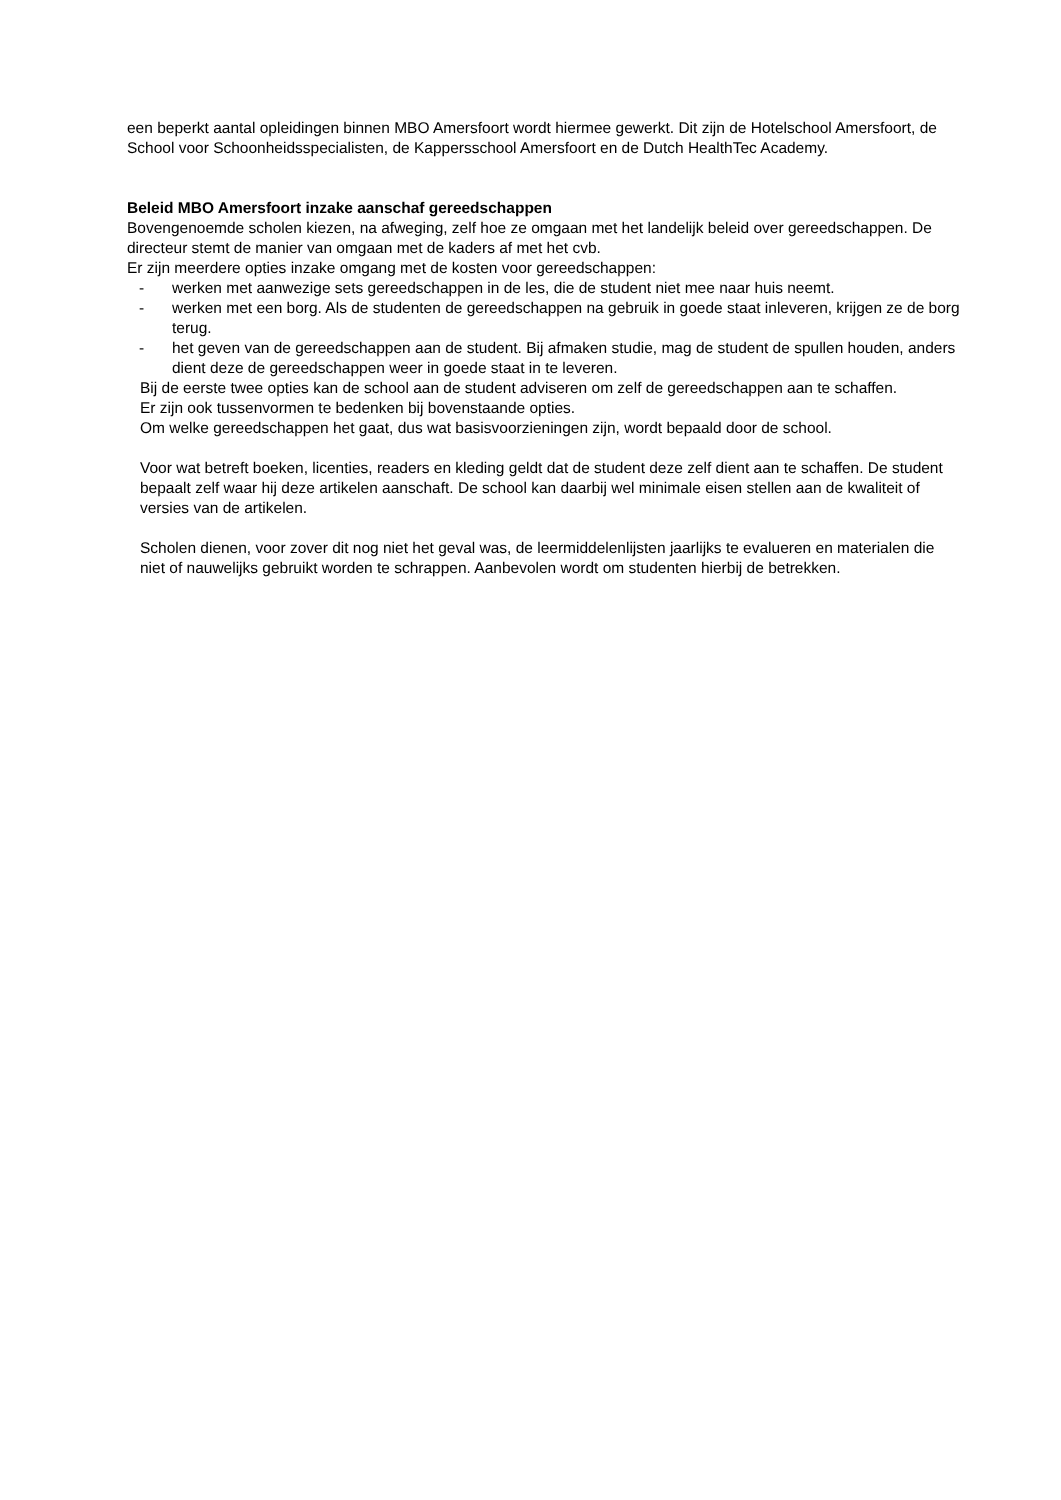een beperkt aantal opleidingen binnen MBO Amersfoort wordt hiermee gewerkt. Dit zijn de Hotelschool Amersfoort, de School voor Schoonheidsspecialisten, de Kappersschool Amersfoort en de Dutch HealthTec Academy.
Beleid MBO Amersfoort inzake aanschaf gereedschappen
Bovengenoemde scholen kiezen, na afweging, zelf hoe ze omgaan met het landelijk beleid over gereedschappen. De directeur stemt de manier van omgaan met de kaders af met het cvb.
Er zijn meerdere opties inzake omgang met de kosten voor gereedschappen:
- werken met aanwezige sets gereedschappen in de les, die de student niet mee naar huis neemt.
- werken met een borg. Als de studenten de gereedschappen na gebruik in goede staat inleveren, krijgen ze de borg terug.
- het geven van de gereedschappen aan de student. Bij afmaken studie, mag de student de spullen houden, anders dient deze de gereedschappen weer in goede staat in te leveren.
Bij de eerste twee opties kan de school aan de student adviseren om zelf de gereedschappen aan te schaffen.
Er zijn ook tussenvormen te bedenken bij bovenstaande opties.
Om welke gereedschappen het gaat, dus wat basisvoorzieningen zijn, wordt bepaald door de school.
Voor wat betreft boeken, licenties, readers en kleding geldt dat de student deze zelf dient aan te schaffen. De student bepaalt zelf waar hij deze artikelen aanschaft. De school kan daarbij wel minimale eisen stellen aan de kwaliteit of versies van de artikelen.
Scholen dienen, voor zover dit nog niet het geval was, de leermiddelenlijsten jaarlijks te evalueren en materialen die niet of nauwelijks gebruikt worden te schrappen. Aanbevolen wordt om studenten hierbij de betrekken.